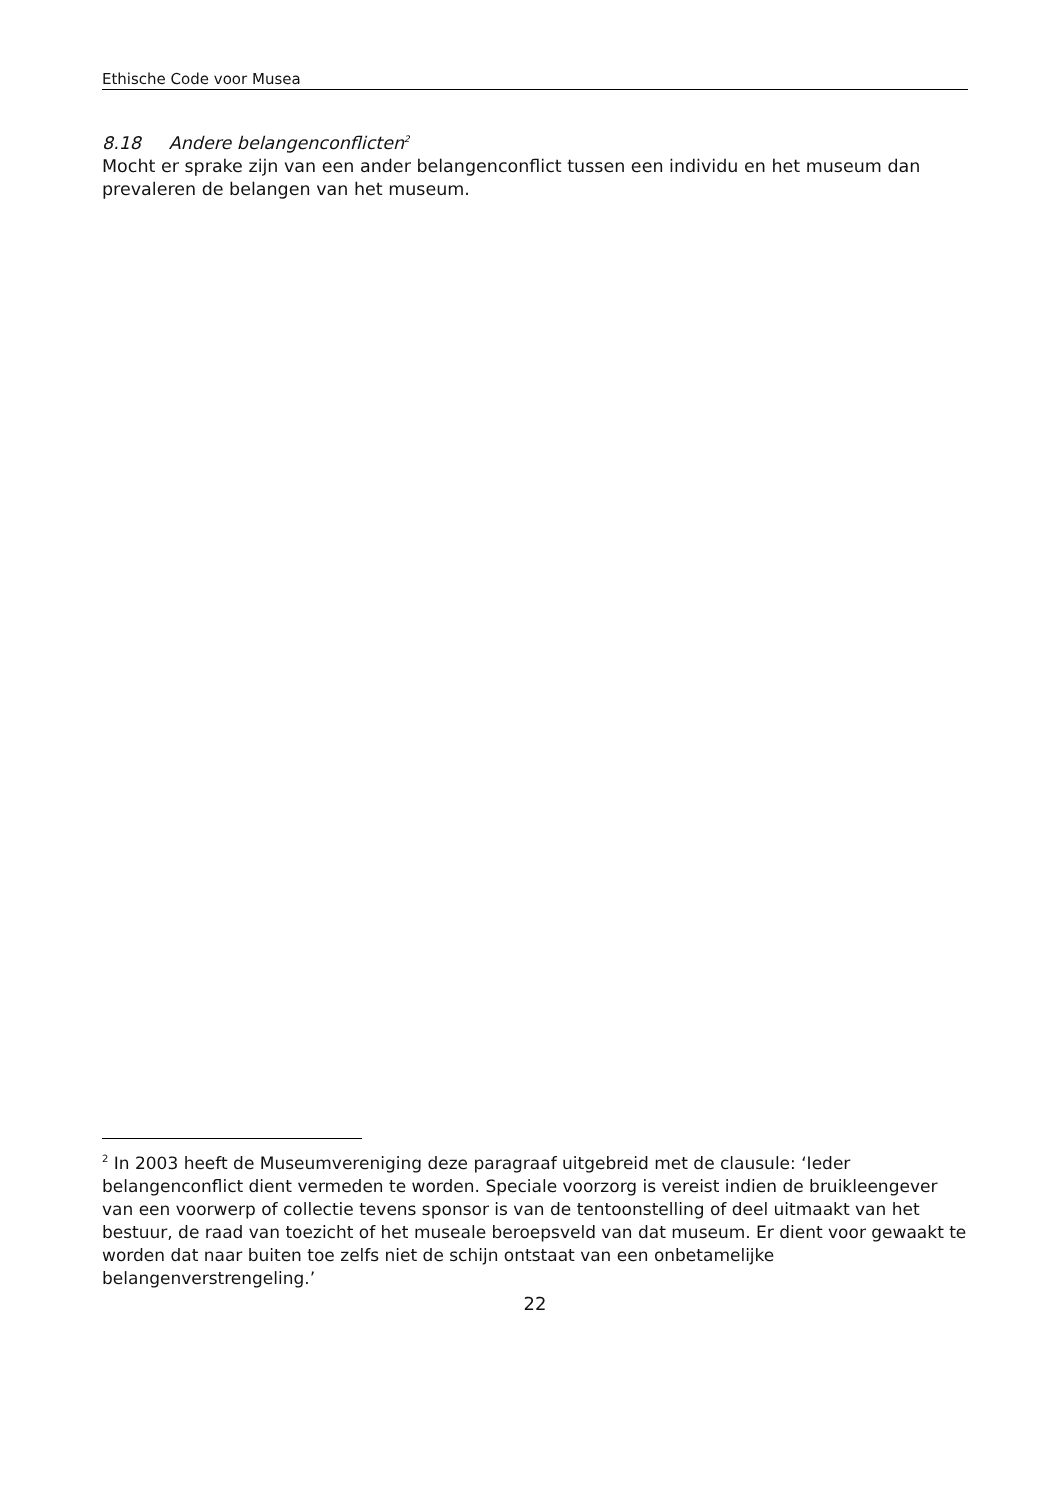Ethische Code voor Musea
8.18 Andere belangenconflicten<sup>2</sup>
Mocht er sprake zijn van een ander belangenconflict tussen een individu en het museum dan prevaleren de belangen van het museum.
<sup>2</sup> In 2003 heeft de Museumvereniging deze paragraaf uitgebreid met de clausule: ‘Ieder belangenconflict dient vermeden te worden. Speciale voorzorg is vereist indien de bruikleengever van een voorwerp of collectie tevens sponsor is van de tentoonstelling of deel uitmaakt van het bestuur, de raad van toezicht of het museale beroepsveld van dat museum. Er dient voor gewaakt te worden dat naar buiten toe zelfs niet de schijn ontstaat van een onbetamelijke belangenverstrengeling.’
22